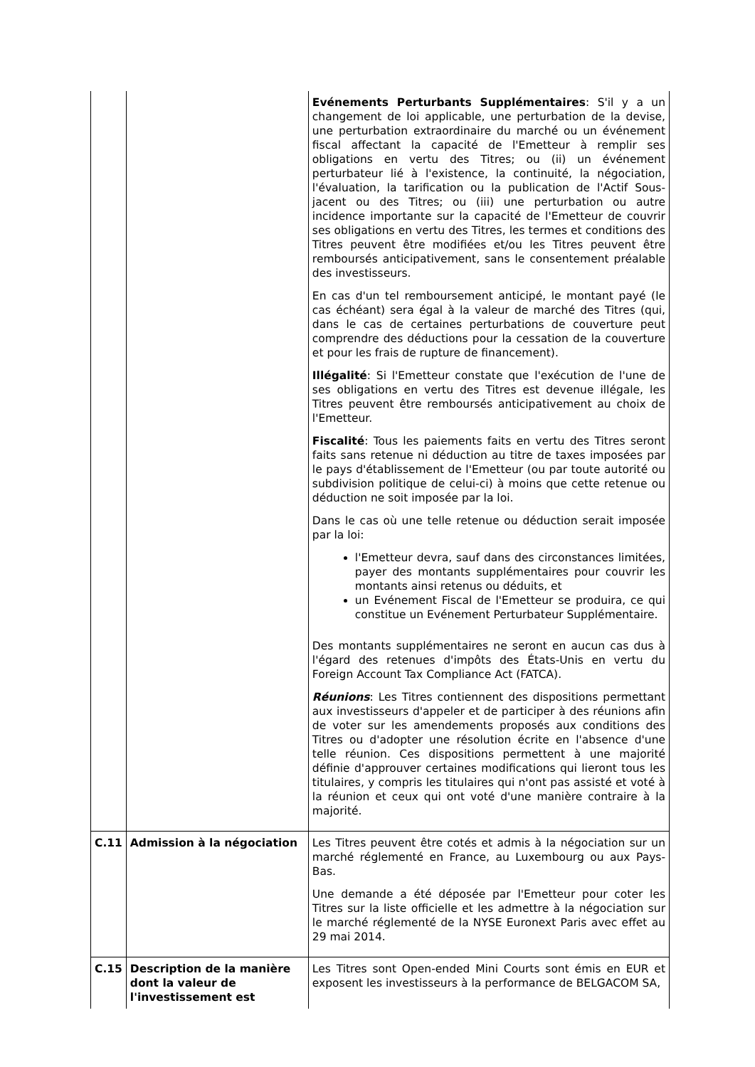| | | Evénements Perturbants Supplémentaires : S'il y a un changement de loi applicable, une perturbation de la devise, une perturbation extraordinaire du marché ou un événement fiscal affectant la capacité de l'Emetteur à remplir ses obligations en vertu des Titres; ou (ii) un événement perturbateur lié à l'existence, la continuité, la négociation, l'évaluation, la tarification ou la publication de l'Actif Sous-jacent ou des Titres; ou (iii) une perturbation ou autre incidence importante sur la capacité de l'Emetteur de couvrir ses obligations en vertu des Titres, les termes et conditions des Titres peuvent être modifiées et/ou les Titres peuvent être remboursés anticipativement, sans le consentement préalable des investisseurs. En cas d'un tel remboursement anticipé, le montant payé (le cas échéant) sera égal à la valeur de marché des Titres (qui, dans le cas de certaines perturbations de couverture peut comprendre des déductions pour la cessation de la couverture et pour les frais de rupture de financement). Illégalité : Si l'Emetteur constate que l'exécution de l'une de ses obligations en vertu des Titres est devenue illégale, les Titres peuvent être remboursés anticipativement au choix de l'Emetteur. Fiscalité : Tous les paiements faits en vertu des Titres seront faits sans retenue ni déduction au titre de taxes imposées par le pays d'établissement de l'Emetteur (ou par toute autorité ou subdivision politique de celui-ci) à moins que cette retenue ou déduction ne soit imposée par la loi. Dans le cas où une telle retenue ou déduction serait imposée par la loi: l'Emetteur devra, sauf dans des circonstances limitées, payer des montants supplémentaires pour couvrir les montants ainsi retenus ou déduits, et un Evénement Fiscal de l'Emetteur se produira, ce qui constitue un Evénement Perturbateur Supplémentaire. Des montants supplémentaires ne seront en aucun cas dus à l'égard des retenues d'impôts des États-Unis en vertu du Foreign Account Tax Compliance Act (FATCA). Réunions : Les Titres contiennent des dispositions permettant aux investisseurs d'appeler et de participer à des réunions afin de voter sur les amendements proposés aux conditions des Titres ou d'adopter une résolution écrite en l'absence d'une telle réunion. Ces dispositions permettent à une majorité définie d'approuver certaines modifications qui lieront tous les titulaires, y compris les titulaires qui n'ont pas assisté et voté à la réunion et ceux qui ont voté d'une manière contraire à la majorité. |
| C.11 | Admission à la négociation | Les Titres peuvent être cotés et admis à la négociation sur un marché réglementé en France, au Luxembourg ou aux Pays-Bas. Une demande a été déposée par l'Emetteur pour coter les Titres sur la liste officielle et les admettre à la négociation sur le marché réglementé de la NYSE Euronext Paris avec effet au 29 mai 2014. |
| C.15 | Description de la manière dont la valeur de l'investissement est | Les Titres sont Open-ended Mini Courts sont émis en EUR et exposent les investisseurs à la performance de BELGACOM SA, |